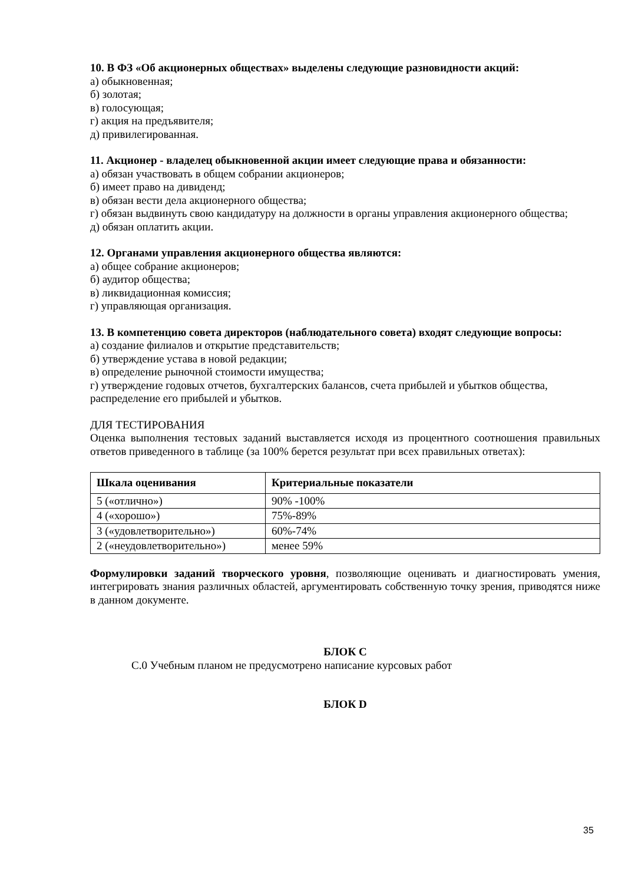10. В ФЗ «Об акционерных обществах» выделены следующие разновидности акций:
а) обыкновенная;
б) золотая;
в) голосующая;
г) акция на предъявителя;
д) привилегированная.
11. Акционер - владелец обыкновенной акции имеет следующие права и обязанности:
а) обязан участвовать в общем собрании акционеров;
б) имеет право на дивиденд;
в) обязан вести дела акционерного общества;
г) обязан выдвинуть свою кандидатуру на должности в органы управления акционерного общества;
д) обязан оплатить акции.
12. Органами управления акционерного общества являются:
а) общее собрание акционеров;
б) аудитор общества;
в) ликвидационная комиссия;
г) управляющая организация.
13. В компетенцию совета директоров (наблюдательного совета) входят следующие вопросы:
а) создание филиалов и открытие представительств;
б) утверждение устава в новой редакции;
в) определение рыночной стоимости имущества;
г) утверждение годовых отчетов, бухгалтерских балансов, счета прибылей и убытков общества, распределение его прибылей и убытков.
ДЛЯ ТЕСТИРОВАНИЯ
Оценка выполнения тестовых заданий выставляется исходя из процентного соотношения правильных ответов приведенного в таблице (за 100% берется результат при всех правильных ответах):
| Шкала оценивания | Критериальные показатели |
| --- | --- |
| 5 («отлично») | 90% -100% |
| 4 («хорошо») | 75%-89% |
| 3 («удовлетворительно») | 60%-74% |
| 2 («неудовлетворительно») | менее 59% |
Формулировки заданий творческого уровня, позволяющие оценивать и диагностировать умения, интегрировать знания различных областей, аргументировать собственную точку зрения, приводятся ниже в данном документе.
БЛОК С
С.0 Учебным планом не предусмотрено написание курсовых работ
БЛОК D
35